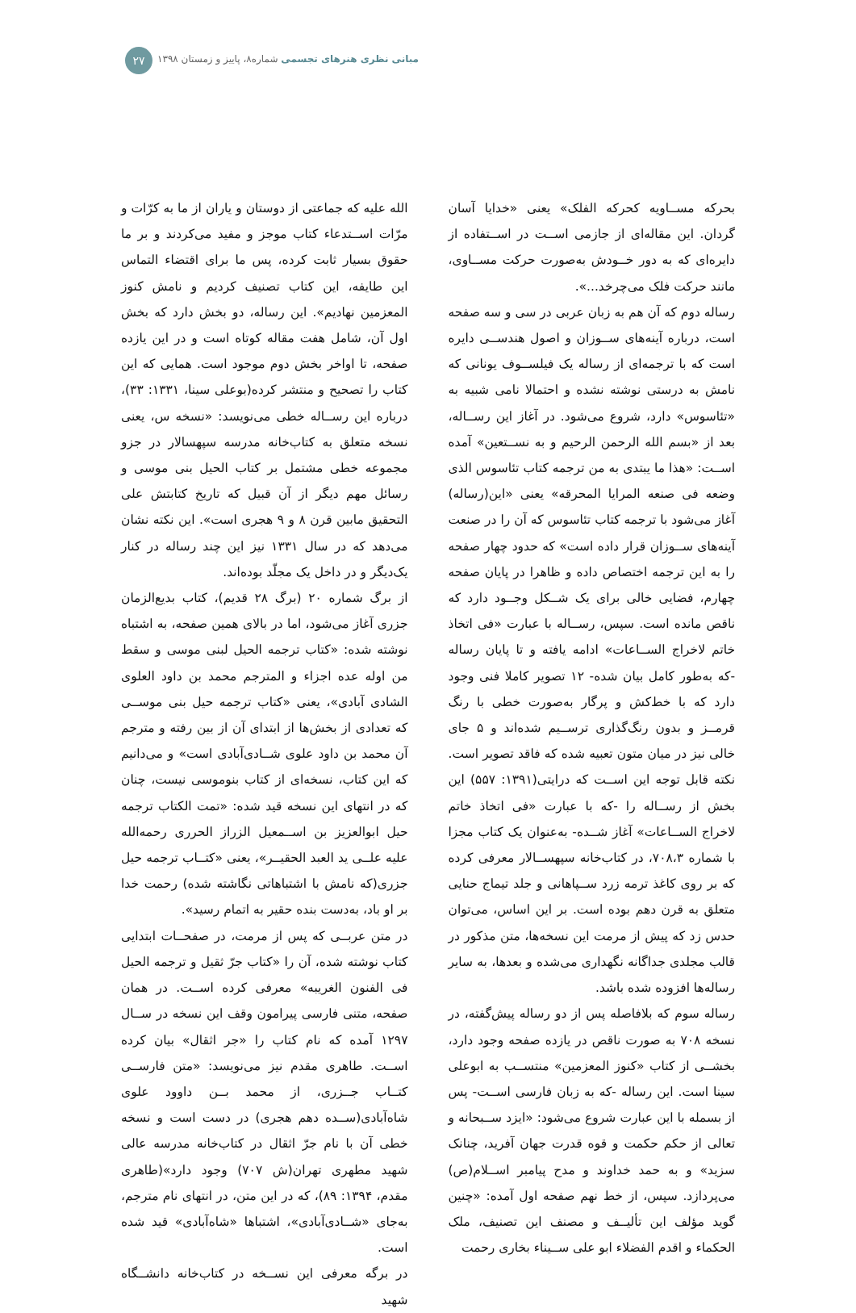مبانی نظری هنرهای تجسمی شماره۸، پاییز و زمستان ۱۳۹۸
۲۷
بحرکه مســاویه کحرکه الفلک» یعنی «خدایا آسان گردان. این مقاله‌ای از جازمی اســت در اســتفاده از دایره‌ای که به دور خــودش به‌صورت حرکت مســاوی، مانند حرکت فلک می‌چرخد...».
رساله دوم که آن هم به زبان عربی در سی و سه صفحه است، درباره آینه‌های ســوزان و اصول هندســی دایره است که با ترجمه‌ای از رساله یک فیلســوف یونانی که نامش به درستی نوشته نشده و احتمالا نامی شبیه به «تئاسوس» دارد، شروع می‌شود. در آغاز این رســاله، بعد از «بسم الله الرحمن الرحیم و به نســتعین» آمده اســت: «هذا ما یبتدی به من ترجمه کتاب تئاسوس الذی وضعه فی صنعه المرایا المحرقه» یعنی «این(رساله) آغاز می‌شود با ترجمه کتاب تئاسوس که آن را در صنعت آینه‌های ســوزان قرار داده است» که حدود چهار صفحه را به این ترجمه اختصاص داده و ظاهرا در پایان صفحه چهارم، فضایی خالی برای یک شــکل وجــود دارد که ناقص مانده است. سپس، رســاله با عبارت «فی اتخاذ خاتم لاخراج الســاعات» ادامه یافته و تا پایان رساله -که به‌طور کامل بیان شده- ۱۲ تصویر کاملا فنی وجود دارد که با خط‌کش و پرگار به‌صورت خطی با رنگ قرمــز و بدون رنگ‌گذاری ترســیم شده‌اند و ۵ جای خالی نیز در میان متون تعبیه شده که فاقد تصویر است. نکته قابل توجه این اســت که درایتی(۱۳۹۱: ۵۵۷) این بخش از رســاله را -که با عبارت «فی اتخاذ خاتم لاخراج الســاعات» آغاز شــده- به‌عنوان یک کتاب مجزا با شماره ۷۰۸،۳، در کتاب‌خانه سپهســالار معرفی کرده که بر روی کاغذ ترمه زرد ســپاهانی و جلد تیماج حنایی متعلق به قرن دهم بوده است. بر این اساس، می‌توان حدس زد که پیش از مرمت این نسخه‌ها، متن مذکور در قالب مجلدی جداگانه نگهداری می‌شده و بعدها، به سایر رساله‌ها افزوده شده باشد.
رساله سوم که بلافاصله پس از دو رساله پیش‌گفته، در نسخه ۷۰۸ به صورت ناقص در یازده صفحه وجود دارد، بخشــی از کتاب «کنوز المعزمین» منتســب به ابوعلی سینا است. این رساله -که به زبان فارسی اســت- پس از بسمله با این عبارت شروع می‌شود: «ایزد ســبحانه و تعالی از حکم حکمت و قوه قدرت جهان آفرید، چنانک سزید» و به حمد خداوند و مدح پیامبر اســلام(ص) می‌پردازد. سپس، از خط نهم صفحه اول آمده: «چنین گوید مؤلف این تألیــف و مصنف این تصنیف، ملک الحکماء و اقدم الفضلاء ابو علی ســیناء بخاری رحمت
الله علیه که جماعتی از دوستان و یاران از ما به کرّات و مرّات اســتدعاء کتاب موجز و مفید می‌کردند و بر ما حقوق بسیار ثابت کرده، پس ما برای اقتضاء التماس این طایفه، این کتاب تصنیف کردیم و نامش کنوز المعزمین نهادیم». این رساله، دو بخش دارد که بخش اول آن، شامل هفت مقاله کوتاه است و در این یازده صفحه، تا اواخر بخش دوم موجود است. همایی که این کتاب را تصحیح و منتشر کرده(بوعلی سینا، ۱۳۳۱: ۳۳)، درباره این رســاله خطی می‌نویسد: «نسخه س، یعنی نسخه متعلق به کتاب‌خانه مدرسه سپهسالار در جزو مجموعه خطی مشتمل بر کتاب الحیل بنی موسی و رسائل مهم دیگر از آن قبیل که تاریخ کتابتش علی التحقیق مابین قرن ۸ و ۹ هجری است». این نکته نشان می‌دهد که در سال ۱۳۳۱ نیز این چند رساله در کنار یک‌دیگر و در داخل یک مجلّد بوده‌اند.
از برگ شماره ۲۰ (برگ ۲۸ قدیم)، کتاب بدیع‌الزمان جزری آغاز می‌شود، اما در بالای همین صفحه، به اشتباه نوشته شده: «کتاب ترجمه الحیل لبنی موسی و سقط من اوله عده اجزاء و المترجم محمد بن داود العلوی الشادی آبادی»، یعنی «کتاب ترجمه حیل بنی موســی که تعدادی از بخش‌ها از ابتدای آن از بین رفته و مترجم آن محمد بن داود علوی شــادی‌آبادی است» و می‌دانیم که این کتاب، نسخه‌ای از کتاب بنوموسی نیست، چنان که در انتهای این نسخه قید شده: «تمت الکتاب ترجمه حیل ابوالعزیز بن اســمعیل الزراز الحرری رحمه‌الله علیه علــی ید العبد الحقیــر»، یعنی «کتــاب ترجمه حیل جزری(که نامش با اشتباهاتی نگاشته شده) رحمت خدا بر او باد، به‌دست بنده حقیر به اتمام رسید».
در متن عربــی که پس از مرمت، در صفحــات ابتدایی کتاب نوشته شده، آن را «کتاب جرّ ثقیل و ترجمه الحیل فی الفنون الغریبه» معرفی کرده اســت. در همان صفحه، متنی فارسی پیرامون وقف این نسخه در ســال ۱۲۹۷ آمده که نام کتاب را «جر اثقال» بیان کرده اســت. طاهری مقدم نیز می‌نویسد: «متن فارســی کتــاب جــزری، از محمد بــن داوود علوی شاه‌آبادی(ســده دهم هجری) در دست است و نسخه خطی آن با نام جرّ اثقال در کتاب‌خانه مدرسه عالی شهید مطهری تهران(ش ۷۰۷) وجود دارد»(طاهری مقدم، ۱۳۹۴: ۸۹)، که در این متن، در انتهای نام مترجم، به‌جای «شــادی‌آبادی»، اشتباها «شاه‌آبادی» قید شده است.
در برگه معرفی این نســخه در کتاب‌خانه دانشــگاه شهید